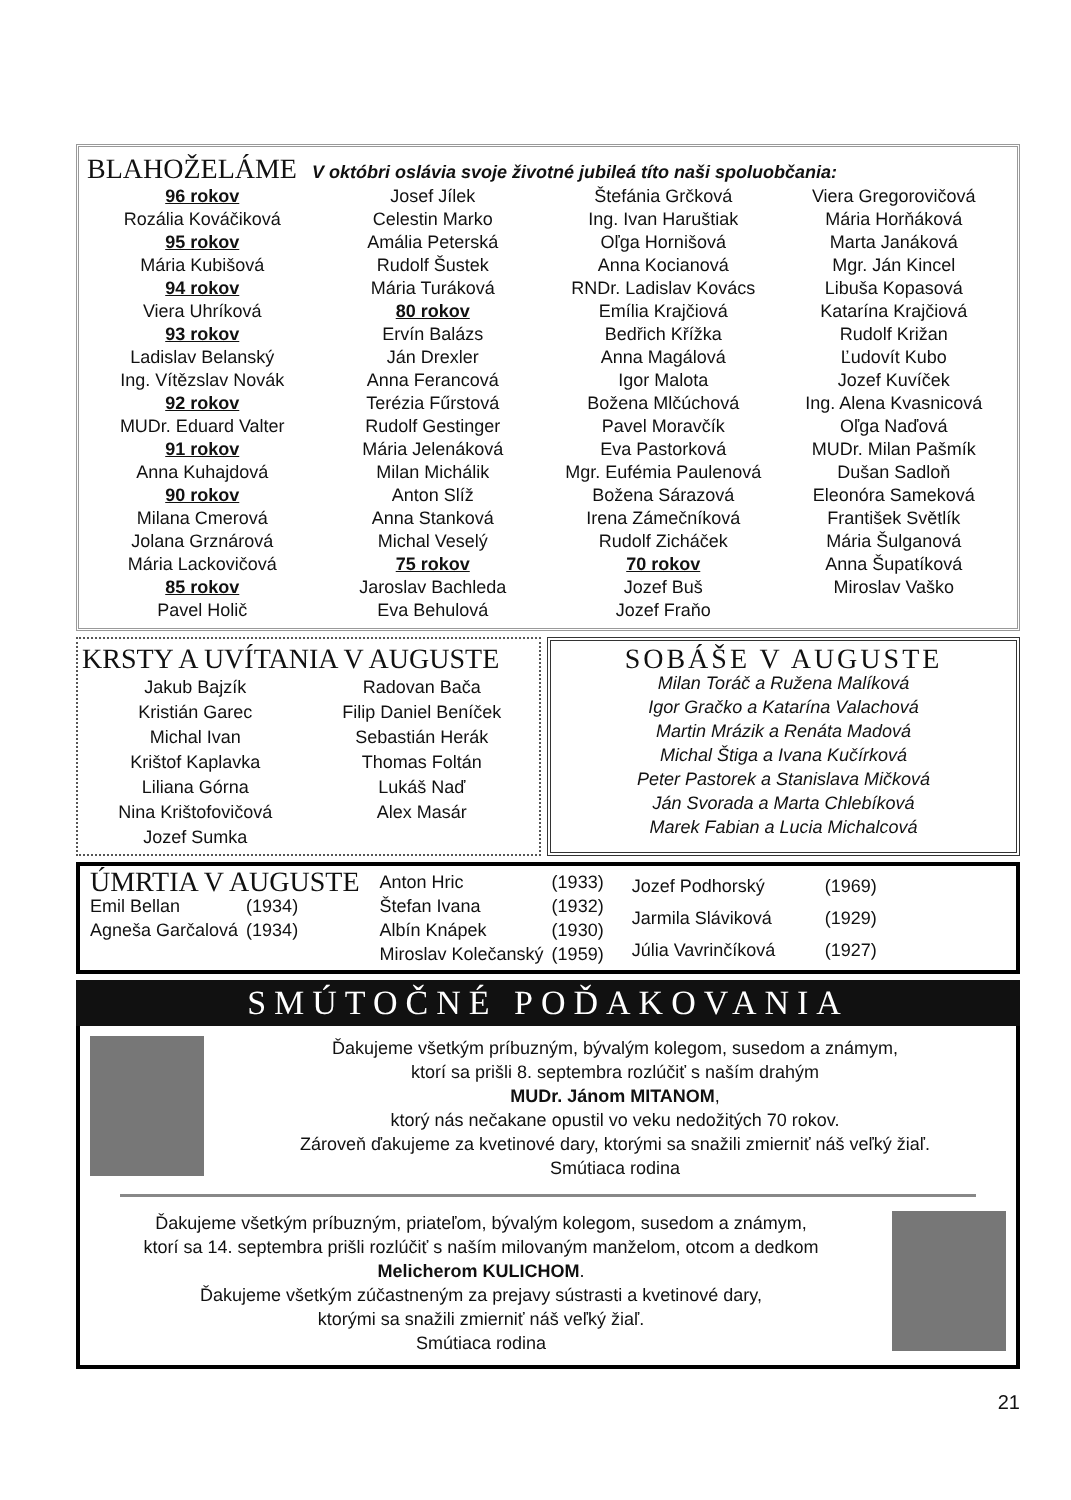BLAHOŽELÁME V októbri oslávia svoje životné jubileá títo naši spoluobčania:
96 rokov
Rozália Kováčiková
95 rokov
Mária Kubišová
94 rokov
Viera Uhríková
93 rokov
Ladislav Belanský
Ing. Vítězslav Novák
92 rokov
MUDr. Eduard Valter
91 rokov
Anna Kuhajdová
90 rokov
Milana Cmerová
Jolana Grznárová
Mária Lackovičová
85 rokov
Pavel Holič
Josef Jílek
Celestin Marko
Amália Peterská
Rudolf Šustek
Mária Turáková
80 rokov
Ervín Balázs
Ján Drexler
Anna Ferancová
Terézia Fűrstová
Rudolf Gestinger
Mária Jelenáková
Milan Michálik
Anton Slíž
Anna Stanková
Michal Veselý
75 rokov
Jaroslav Bachleda
Eva Behulová
Štefánia Grčková
Ing. Ivan Haruštiak
Oľga Hornišová
Anna Kocianová
RNDr. Ladislav Kovács
Emília Krajčiová
Bedřich Křížka
Anna Magálová
Igor Malota
Božena Mlčúchová
Pavel Moravčík
Eva Pastorková
Mgr. Eufémia Paulenová
Božena Sárazová
Irena Zámečníková
Rudolf Zicháček
70 rokov
Jozef Buš
Jozef Fraňo
Viera Gregorovičová
Mária Horňáková
Marta Janáková
Mgr. Ján Kincel
Libuša Kopasová
Katarína Krajčiová
Rudolf Križan
Ľudovít Kubo
Jozef Kuvíček
Ing. Alena Kvasnicová
Oľga Naďová
MUDr. Milan Pašmík
Dušan Sadloň
Eleonóra Sameková
František Světlík
Mária Šulganová
Anna Šupatíková
Miroslav Vaško
KRSTY A UVÍTANIA V AUGUSTE
Jakub Bajzík
Kristián Garec
Michal Ivan
Krištof Kaplavka
Liliana Górna
Nina Krištofovičová
Jozef Sumka
Radovan Bača
Filip Daniel Beníček
Sebastián Herák
Thomas Foltán
Lukáš Naď
Alex Masár
SOBÁŠE V AUGUSTE
Milan Toráč a Ružena Malíková
Igor Gračko a Katarína Valachová
Martin Mrázik a Renáta Madová
Michal Štiga a Ivana Kučírková
Peter Pastorek a Stanislava Mičková
Ján Svorada a Marta Chlebíková
Marek Fabian a Lucia Michalcová
ÚMRTIA V AUGUSTE
| Emil Bellan | (1934) |
| Agneša Garčalová | (1934) |
| Anton Hric | (1933) |
| Štefan Ivana | (1932) |
| Albín Knápek | (1930) |
| Miroslav Kolečanský | (1959) |
| Jozef Podhorský | (1969) |
| Jarmila Sláviková | (1929) |
| Júlia Vavrinčíková | (1927) |
SMÚTOČNÉ POĎAKOVANIA
Ďakujeme všetkým príbuzným, bývalým kolegom, susedom a známym,
ktorí sa prišli 8. septembra rozlúčiť s naším drahým
MUDr. Jánom MITANOM,
ktorý nás nečakane opustil vo veku nedožitých 70 rokov.
Zároveň ďakujeme za kvetinové dary, ktorými sa snažili zmierniť náš veľký žiaľ.
Smútiaca rodina
Ďakujeme všetkým príbuzným, priateľom, bývalým kolegom, susedom a známym,
ktorí sa 14. septembra prišli rozlúčiť s naším milovaným manželom, otcom a dedkom
Melicherom KULICHOM.
Ďakujeme všetkým zúčastneným za prejavy sústrasti a kvetinové dary,
ktorými sa snažili zmierniť náš veľký žiaľ.
Smútiaca rodina
21